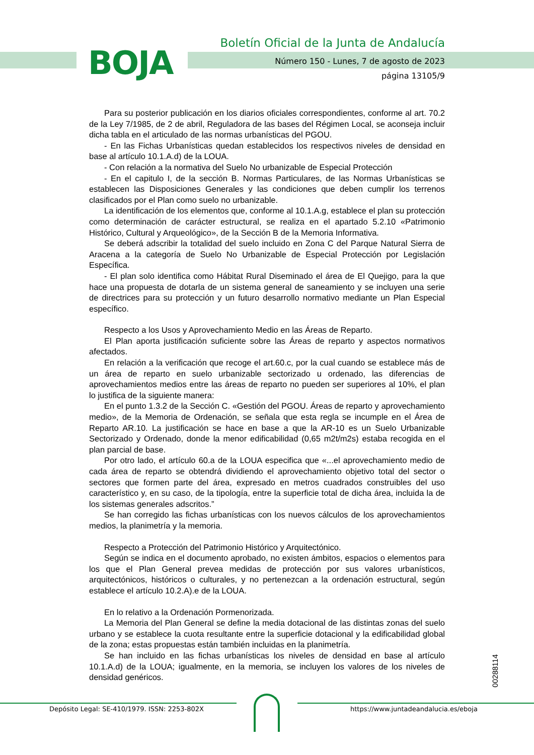BOJA
Boletín Oficial de la Junta de Andalucía
Número 150 - Lunes, 7 de agosto de 2023
página 13105/9
Para su posterior publicación en los diarios oficiales correspondientes, conforme al art. 70.2 de la Ley 7/1985, de 2 de abril, Reguladora de las bases del Régimen Local, se aconseja incluir dicha tabla en el articulado de las normas urbanísticas del PGOU.
- En las Fichas Urbanísticas quedan establecidos los respectivos niveles de densidad en base al artículo 10.1.A.d) de la LOUA.
- Con relación a la normativa del Suelo No urbanizable de Especial Protección
- En el capitulo I, de la sección B. Normas Particulares, de las Normas Urbanísticas se establecen las Disposiciones Generales y las condiciones que deben cumplir los terrenos clasificados por el Plan como suelo no urbanizable.
La identificación de los elementos que, conforme al 10.1.A.g, establece el plan su protección como determinación de carácter estructural, se realiza en el apartado 5.2.10 «Patrimonio Histórico, Cultural y Arqueológico», de la Sección B de la Memoria Informativa.
Se deberá adscribir la totalidad del suelo incluido en Zona C del Parque Natural Sierra de Aracena a la categoría de Suelo No Urbanizable de Especial Protección por Legislación Específica.
- El plan solo identifica como Hábitat Rural Diseminado el área de El Quejigo, para la que hace una propuesta de dotarla de un sistema general de saneamiento y se incluyen una serie de directrices para su protección y un futuro desarrollo normativo mediante un Plan Especial específico.
Respecto a los Usos y Aprovechamiento Medio en las Áreas de Reparto.
El Plan aporta justificación suficiente sobre las Áreas de reparto y aspectos normativos afectados.
En relación a la verificación que recoge el art.60.c, por la cual cuando se establece más de un área de reparto en suelo urbanizable sectorizado u ordenado, las diferencias de aprovechamientos medios entre las áreas de reparto no pueden ser superiores al 10%, el plan lo justifica de la siguiente manera:
En el punto 1.3.2 de la Sección C. «Gestión del PGOU. Áreas de reparto y aprovechamiento medio», de la Memoria de Ordenación, se señala que esta regla se incumple en el Área de Reparto AR.10. La justificación se hace en base a que la AR-10 es un Suelo Urbanizable Sectorizado y Ordenado, donde la menor edificabilidad (0,65 m2t/m2s) estaba recogida en el plan parcial de base.
Por otro lado, el artículo 60.a de la LOUA especifica que «...el aprovechamiento medio de cada área de reparto se obtendrá dividiendo el aprovechamiento objetivo total del sector o sectores que formen parte del área, expresado en metros cuadrados construibles del uso característico y, en su caso, de la tipología, entre la superficie total de dicha área, incluida la de los sistemas generales adscritos.”
Se han corregido las fichas urbanísticas con los nuevos cálculos de los aprovechamientos medios, la planimetría y la memoria.
Respecto a Protección del Patrimonio Histórico y Arquitectónico.
Según se indica en el documento aprobado, no existen ámbitos, espacios o elementos para los que el Plan General prevea medidas de protección por sus valores urbanísticos, arquitectónicos, históricos o culturales, y no pertenezcan a la ordenación estructural, según establece el artículo 10.2.A).e de la LOUA.
En lo relativo a la Ordenación Pormenorizada.
La Memoria del Plan General se define la media dotacional de las distintas zonas del suelo urbano y se establece la cuota resultante entre la superficie dotacional y la edificabilidad global de la zona; estas propuestas están también incluidas en la planimetría.
Se han incluido en las fichas urbanísticas los niveles de densidad en base al artículo 10.1.A.d) de la LOUA; igualmente, en la memoria, se incluyen los valores de los niveles de densidad genéricos.
00288114
Depósito Legal: SE-410/1979. ISSN: 2253-802X https://www.juntadeandalucia.es/eboja